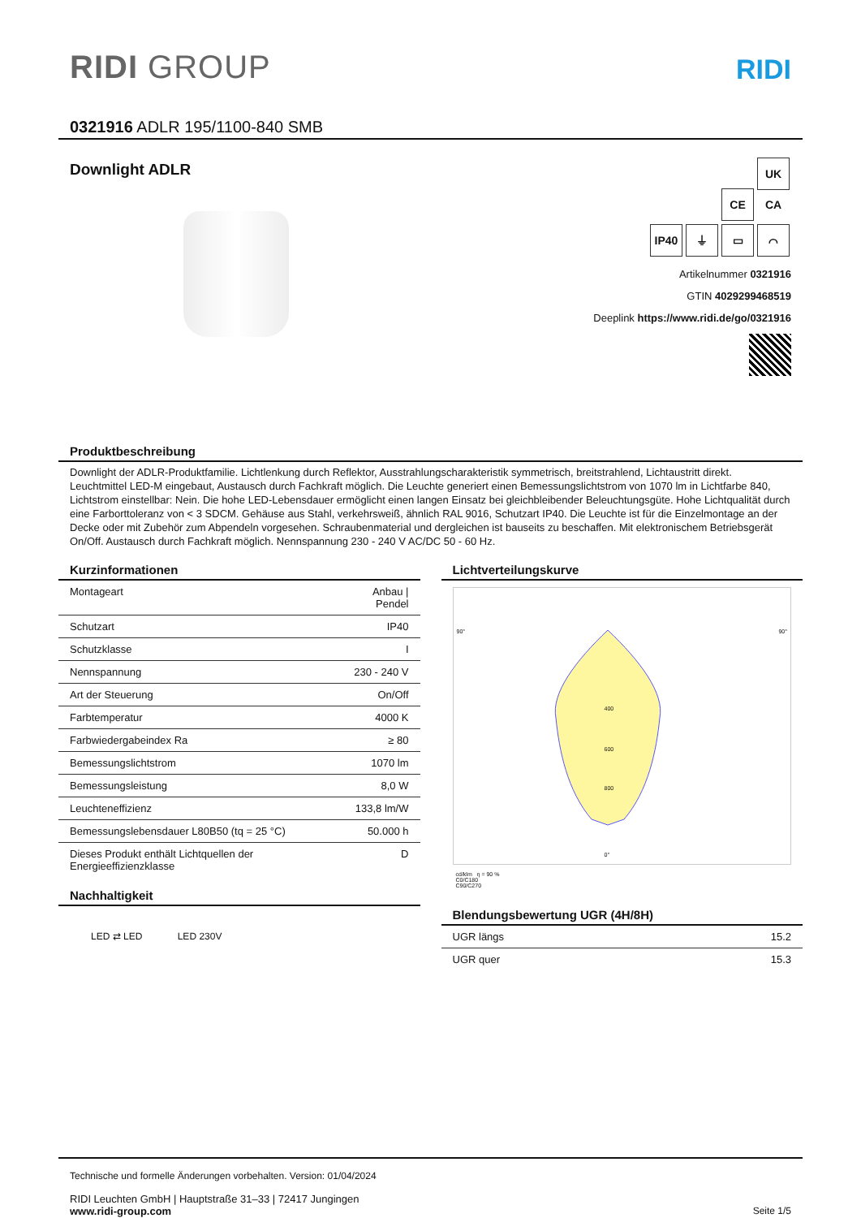RIDI GROUP
RIDI
0321916 ADLR 195/1100-840 SMB
Downlight ADLR
CE UK CA
IP40 ⏚ ▭ ⌒
Artikelnummer 0321916
GTIN 4029299468519
Deeplink https://www.ridi.de/go/0321916
Produktbeschreibung
Downlight der ADLR-Produktfamilie. Lichtlenkung durch Reflektor, Ausstrahlungscharakteristik symmetrisch, breitstrahlend, Lichtaustritt direkt. Leuchtmittel LED-M eingebaut, Austausch durch Fachkraft möglich. Die Leuchte generiert einen Bemessungslichtstrom von 1070 lm in Lichtfarbe 840, Lichtstrom einstellbar: Nein. Die hohe LED-Lebensdauer ermöglicht einen langen Einsatz bei gleichbleibender Beleuchtungsgüte. Hohe Lichtqualität durch eine Farborttoleranz von < 3 SDCM. Gehäuse aus Stahl, verkehrsweiß, ähnlich RAL 9016, Schutzart IP40. Die Leuchte ist für die Einzelmontage an der Decke oder mit Zubehör zum Abpendeln vorgesehen. Schraubenmaterial und dergleichen ist bauseits zu beschaffen. Mit elektronischem Betriebsgerät On/Off. Austausch durch Fachkraft möglich. Nennspannung 230 - 240 V AC/DC 50 - 60 Hz.
Kurzinformationen
| Montageart | Anbau / Pendel |
| Schutzart | IP40 |
| Schutzklasse | I |
| Nennspannung | 230 - 240 V |
| Art der Steuerung | On/Off |
| Farbtemperatur | 4000 K |
| Farbwiedergabeindex Ra | ≥ 80 |
| Bemessungslichtstrom | 1070 lm |
| Bemessungsleistung | 8,0 W |
| Leuchteneffizienz | 133,8 lm/W |
| Bemessungslebensdauer L80B50 (tq = 25 °C) | 50.000 h |
| Dieses Produkt enthält Lichtquellen der Energieeffizienzklasse | D |
Nachhaltigkeit
LED ⇄ LED LED 230V
Lichtverteilungskurve
90° 90°
400
600
800
0°
cd/klm η = 90 %
C0/C180
C90/C270
Blendungsbewertung UGR (4H/8H)
| UGR längs | 15.2 |
| UGR quer | 15.3 |
Technische und formelle Änderungen vorbehalten. Version: 01/04/2024
RIDI Leuchten GmbH | Hauptstraße 31–33 | 72417 Jungingen
www.ridi-group.com Seite 1/5